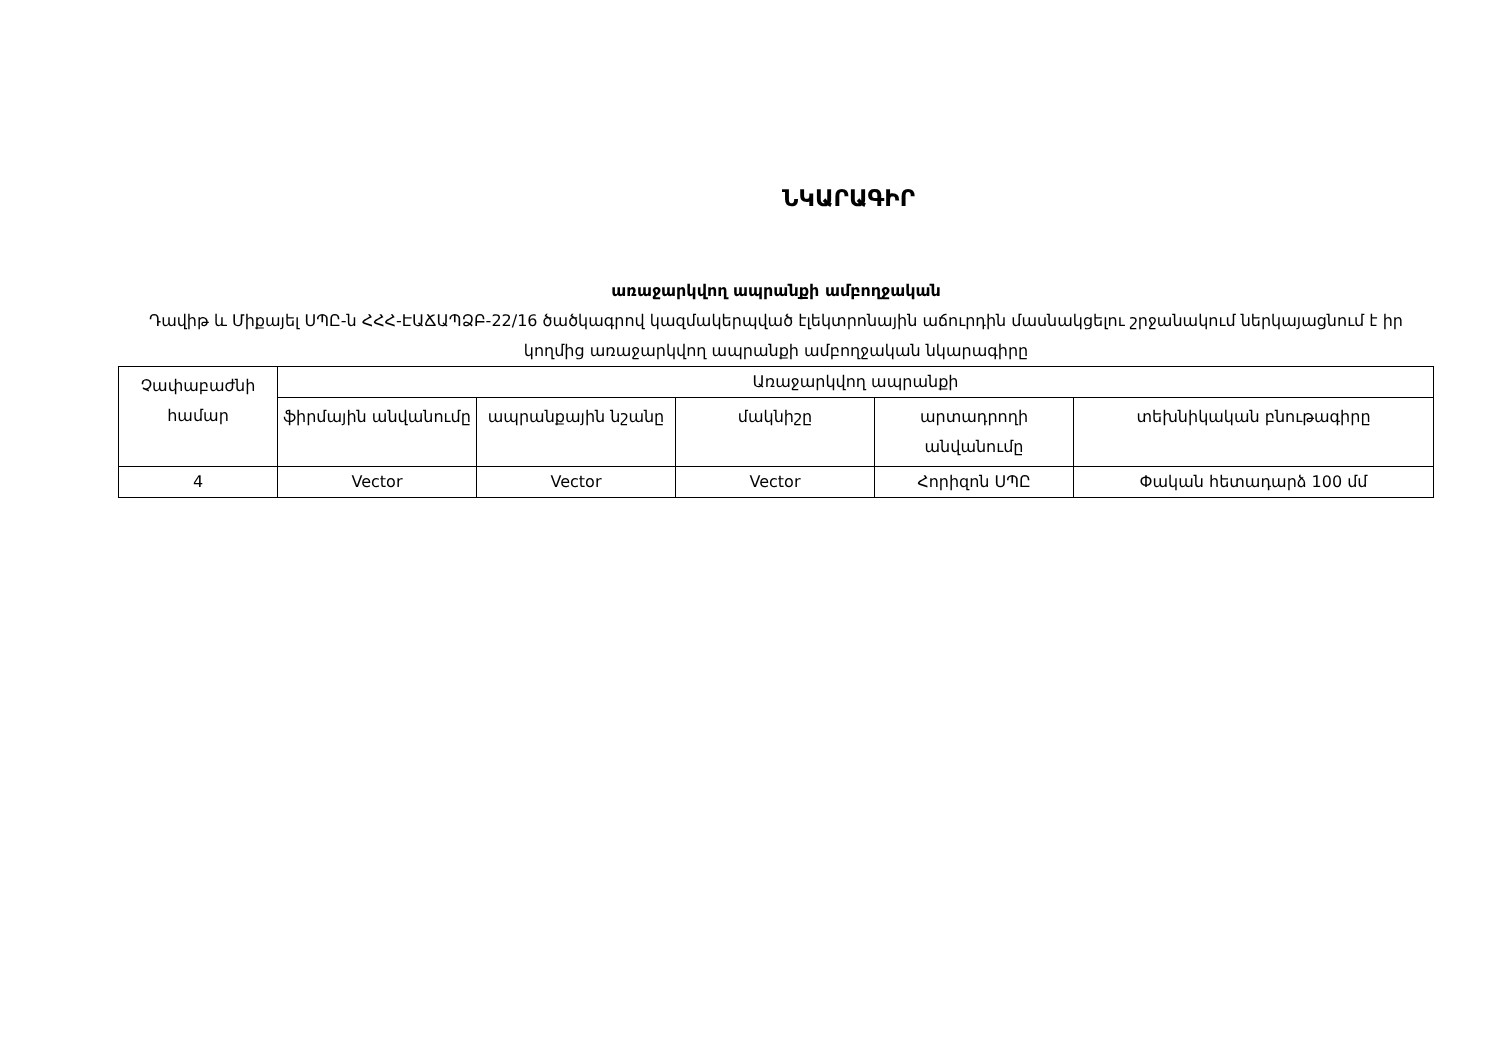ՆԿԱՐԱԳԻՐ
առաջարկվող ապրանքի ամբողջական
Դավիթ և Միքայել ՍՊԸ-ն ՀՀՀ-ԷԱՃԱՊՁԲ-22/16 ծածկագրով կազմակերպված էլեկտրոնային աճուրդին մասնակցելու շրջանակում ներկայացնում է իր կողմից առաջարկվող ապրանքի ամբողջական նկարագիրը
| Չափաբաժնի համար | Առաջարկվող ապրանքի | | | | |
| | ֆիրմային անվանումը | ապրանքային նշանը | մակնիշը | արտադրողի անվանումը | տեխնիկական բնութագիրը |
| 4 | Vector | Vector | Vector | Հորիզոն ՍՊԸ | Փական հետադարձ 100 մմ |